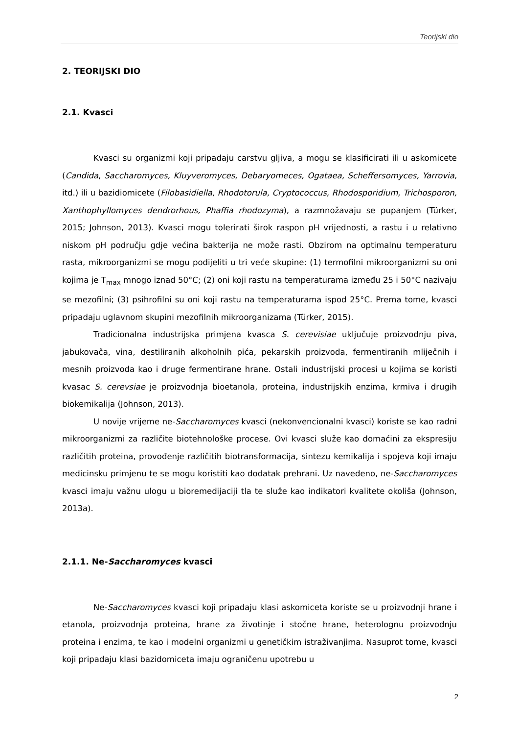Teorijski dio
2. TEORIJSKI DIO
2.1. Kvasci
Kvasci su organizmi koji pripadaju carstvu gljiva, a mogu se klasificirati ili u askomicete (Candida, Saccharomyces, Kluyveromyces, Debaryomeces, Ogataea, Scheffersomyces, Yarrovia, itd.) ili u bazidiomicete (Filobasidiella, Rhodotorula, Cryptococcus, Rhodosporidium, Trichosporon, Xanthophyllomyces dendrorhous, Phaffia rhodozyma), a razmnožavaju se pupanjem (Türker, 2015; Johnson, 2013). Kvasci mogu tolerirati širok raspon pH vrijednosti, a rastu i u relativno niskom pH području gdje većina bakterija ne može rasti. Obzirom na optimalnu temperaturu rasta, mikroorganizmi se mogu podijeliti u tri veće skupine: (1) termofilni mikroorganizmi su oni kojima je T<sub>max</sub> mnogo iznad 50°C; (2) oni koji rastu na temperaturama između 25 i 50°C nazivaju se mezofilni; (3) psihrofilni su oni koji rastu na temperaturama ispod 25°C. Prema tome, kvasci pripadaju uglavnom skupini mezofilnih mikroorganizama (Türker, 2015).
Tradicionalna industrijska primjena kvasca S. cerevisiae uključuje proizvodnju piva, jabukovača, vina, destiliranih alkoholnih pića, pekarskih proizvoda, fermentiranih mliječnih i mesnih proizvoda kao i druge fermentirane hrane. Ostali industrijski procesi u kojima se koristi kvasac S. cerevsiae je proizvodnja bioetanola, proteina, industrijskih enzima, krmiva i drugih biokemikalija (Johnson, 2013).
U novije vrijeme ne-Saccharomyces kvasci (nekonvencionalni kvasci) koriste se kao radni mikroorganizmi za različite biotehnološke procese. Ovi kvasci služe kao domaćini za ekspresiju različitih proteina, provođenje različitih biotransformacija, sintezu kemikalija i spojeva koji imaju medicinsku primjenu te se mogu koristiti kao dodatak prehrani. Uz navedeno, ne-Saccharomyces kvasci imaju važnu ulogu u bioremedijaciji tla te služe kao indikatori kvalitete okoliša (Johnson, 2013a).
2.1.1. Ne-Saccharomyces kvasci
Ne-Saccharomyces kvasci koji pripadaju klasi askomiceta koriste se u proizvodnji hrane i etanola, proizvodnja proteina, hrane za životinje i stočne hrane, heterolognu proizvodnju proteina i enzima, te kao i modelni organizmi u genetičkim istraživanjima. Nasuprot tome, kvasci koji pripadaju klasi bazidomiceta imaju ograničenu upotrebu u
2